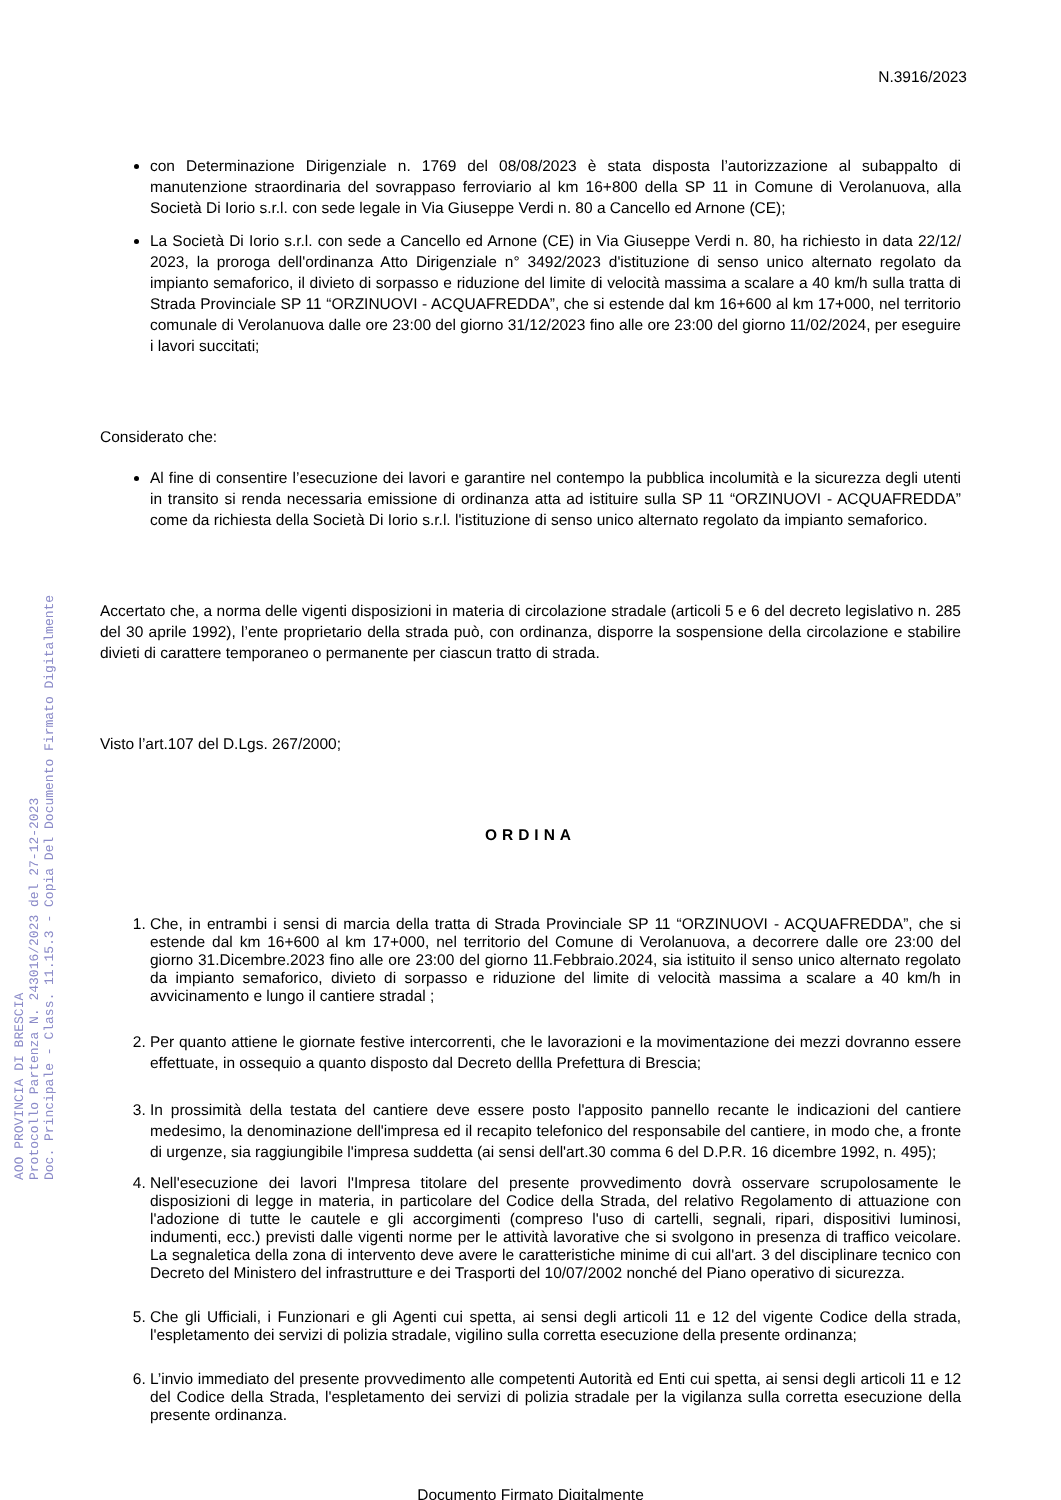AOO PROVINCIA DI BRESCIA
Protocollo Partenza N. 243016/2023 del 27-12-2023
Doc. Principale - Class. 11.15.3 - Copia Del Documento Firmato Digitalmente
N.3916/2023
con Determinazione Dirigenziale n. 1769 del 08/08/2023 è stata disposta l’autorizzazione al subappalto di manutenzione straordinaria del sovrappaso ferroviario al km 16+800 della SP 11 in Comune di Verolanuova, alla Società Di Iorio s.r.l. con sede legale in Via Giuseppe Verdi n. 80 a Cancello ed Arnone (CE);
La Società Di Iorio s.r.l. con sede a Cancello ed Arnone (CE) in Via Giuseppe Verdi n. 80, ha richiesto in data 22/12/ 2023, la proroga dell'ordinanza Atto Dirigenziale n° 3492/2023 d'istituzione di senso unico alternato regolato da impianto semaforico, il divieto di sorpasso e riduzione del limite di velocità massima a scalare a 40 km/h sulla tratta di Strada Provinciale SP 11 “ORZINUOVI - ACQUAFREDDA”, che si estende dal km 16+600 al km 17+000, nel territorio comunale di Verolanuova dalle ore 23:00 del giorno 31/12/2023 fino alle ore 23:00 del giorno 11/02/2024, per eseguire i lavori succitati;
Considerato che:
Al fine di consentire l’esecuzione dei lavori e garantire nel contempo la pubblica incolumità e la sicurezza degli utenti in transito si renda necessaria emissione di ordinanza atta ad istituire sulla SP 11 “ORZINUOVI - ACQUAFREDDA” come da richiesta della Società Di Iorio s.r.l. l'istituzione di senso unico alternato regolato da impianto semaforico.
Accertato che, a norma delle vigenti disposizioni in materia di circolazione stradale (articoli 5 e 6 del decreto legislativo n. 285 del 30 aprile 1992), l’ente proprietario della strada può, con ordinanza, disporre la sospensione della circolazione e stabilire divieti di carattere temporaneo o permanente per ciascun tratto di strada.
Visto l’art.107 del D.Lgs. 267/2000;
ORDINA
1. Che, in entrambi i sensi di marcia della tratta di Strada Provinciale SP 11 “ORZINUOVI - ACQUAFREDDA”, che si estende dal km 16+600 al km 17+000, nel territorio del Comune di Verolanuova, a decorrere dalle ore 23:00 del giorno 31.Dicembre.2023 fino alle ore 23:00 del giorno 11.Febbraio.2024, sia istituito il senso unico alternato regolato da impianto semaforico, divieto di sorpasso e riduzione del limite di velocità massima a scalare a 40 km/h in avvicinamento e lungo il cantiere stradal ;
2. Per quanto attiene le giornate festive intercorrenti, che le lavorazioni e la movimentazione dei mezzi dovranno essere effettuate, in ossequio a quanto disposto dal Decreto dellla Prefettura di Brescia;
3. In prossimità della testata del cantiere deve essere posto l'apposito pannello recante le indicazioni del cantiere medesimo, la denominazione dell'impresa ed il recapito telefonico del responsabile del cantiere, in modo che, a fronte di urgenze, sia raggiungibile l'impresa suddetta (ai sensi dell'art.30 comma 6 del D.P.R. 16 dicembre 1992, n. 495);
4. Nell'esecuzione dei lavori l'Impresa titolare del presente provvedimento dovrà osservare scrupolosamente le disposizioni di legge in materia, in particolare del Codice della Strada, del relativo Regolamento di attuazione con l'adozione di tutte le cautele e gli accorgimenti (compreso l'uso di cartelli, segnali, ripari, dispositivi luminosi, indumenti, ecc.) previsti dalle vigenti norme per le attività lavorative che si svolgono in presenza di traffico veicolare. La segnaletica della zona di intervento deve avere le caratteristiche minime di cui all'art. 3 del disciplinare tecnico con Decreto del Ministero del infrastrutture e dei Trasporti del 10/07/2002 nonché del Piano operativo di sicurezza.
5. Che gli Ufficiali, i Funzionari e gli Agenti cui spetta, ai sensi degli articoli 11 e 12 del vigente Codice della strada, l'espletamento dei servizi di polizia stradale, vigilino sulla corretta esecuzione della presente ordinanza;
6. L’invio immediato del presente provvedimento alle competenti Autorità ed Enti cui spetta, ai sensi degli articoli 11 e 12 del Codice della Strada, l'espletamento dei servizi di polizia stradale per la vigilanza sulla corretta esecuzione della presente ordinanza.
Documento Firmato Digitalmente